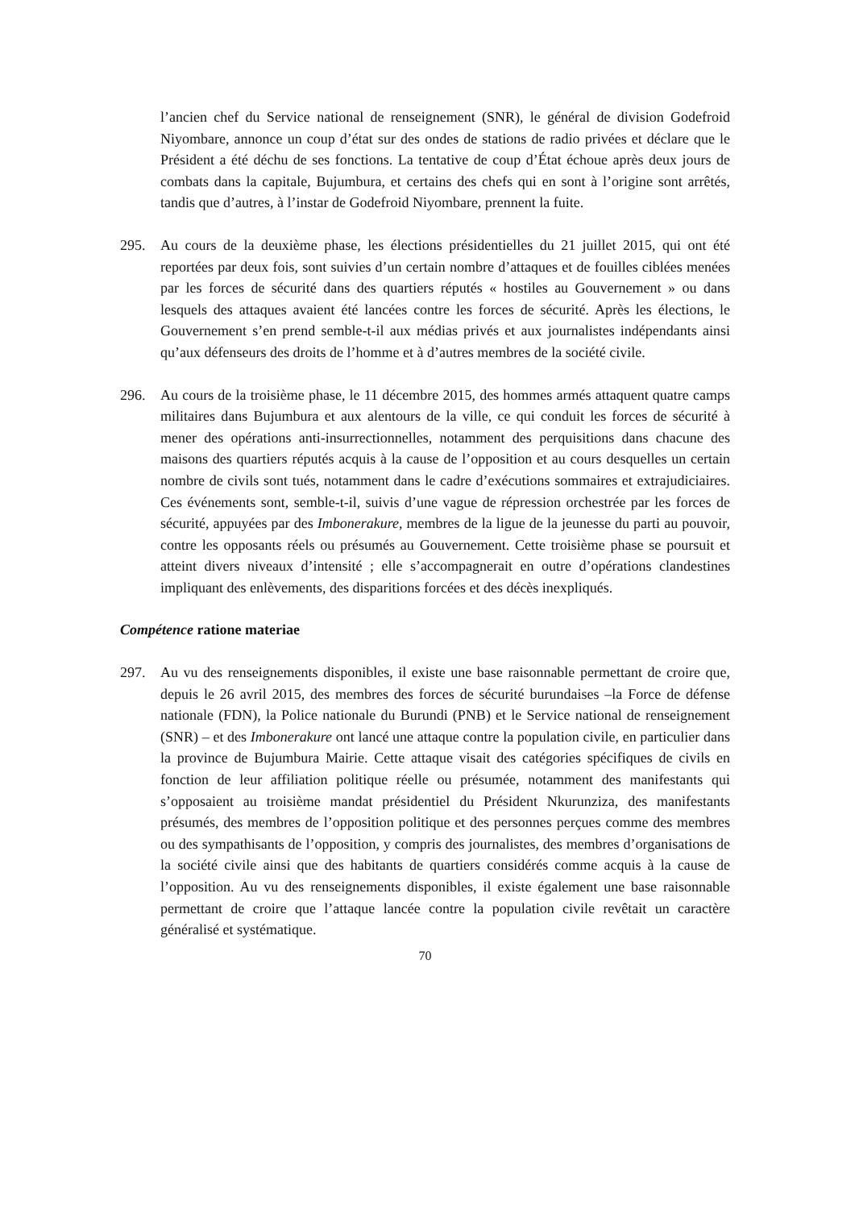l’ancien chef du Service national de renseignement (SNR), le général de division Godefroid Niyombare, annonce un coup d’état sur des ondes de stations de radio privées et déclare que le Président a été déchu de ses fonctions. La tentative de coup d’État échoue après deux jours de combats dans la capitale, Bujumbura, et certains des chefs qui en sont à l’origine sont arrêtés, tandis que d’autres, à l’instar de Godefroid Niyombare, prennent la fuite.
295. Au cours de la deuxième phase, les élections présidentielles du 21 juillet 2015, qui ont été reportées par deux fois, sont suivies d’un certain nombre d’attaques et de fouilles ciblées menées par les forces de sécurité dans des quartiers réputés « hostiles au Gouvernement » ou dans lesquels des attaques avaient été lancées contre les forces de sécurité. Après les élections, le Gouvernement s’en prend semble-t-il aux médias privés et aux journalistes indépendants ainsi qu’aux défenseurs des droits de l’homme et à d’autres membres de la société civile.
296. Au cours de la troisième phase, le 11 décembre 2015, des hommes armés attaquent quatre camps militaires dans Bujumbura et aux alentours de la ville, ce qui conduit les forces de sécurité à mener des opérations anti-insurrectionnelles, notamment des perquisitions dans chacune des maisons des quartiers réputés acquis à la cause de l’opposition et au cours desquelles un certain nombre de civils sont tués, notamment dans le cadre d’exécutions sommaires et extrajudiciaires. Ces événements sont, semble-t-il, suivis d’une vague de répression orchestrée par les forces de sécurité, appuyées par des Imbonerakure, membres de la ligue de la jeunesse du parti au pouvoir, contre les opposants réels ou présumés au Gouvernement. Cette troisième phase se poursuit et atteint divers niveaux d’intensité ; elle s’accompagnerait en outre d’opérations clandestines impliquant des enlèvements, des disparitions forcées et des décès inexpliqués.
Compétence ratione materiae
297. Au vu des renseignements disponibles, il existe une base raisonnable permettant de croire que, depuis le 26 avril 2015, des membres des forces de sécurité burundaises –la Force de défense nationale (FDN), la Police nationale du Burundi (PNB) et le Service national de renseignement (SNR) – et des Imbonerakure ont lancé une attaque contre la population civile, en particulier dans la province de Bujumbura Mairie. Cette attaque visait des catégories spécifiques de civils en fonction de leur affiliation politique réelle ou présumée, notamment des manifestants qui s’opposaient au troisième mandat présidentiel du Président Nkurunziza, des manifestants présumés, des membres de l’opposition politique et des personnes perçues comme des membres ou des sympathisants de l’opposition, y compris des journalistes, des membres d’organisations de la société civile ainsi que des habitants de quartiers considérés comme acquis à la cause de l’opposition. Au vu des renseignements disponibles, il existe également une base raisonnable permettant de croire que l’attaque lancée contre la population civile revêtait un caractère généralisé et systématique.
70